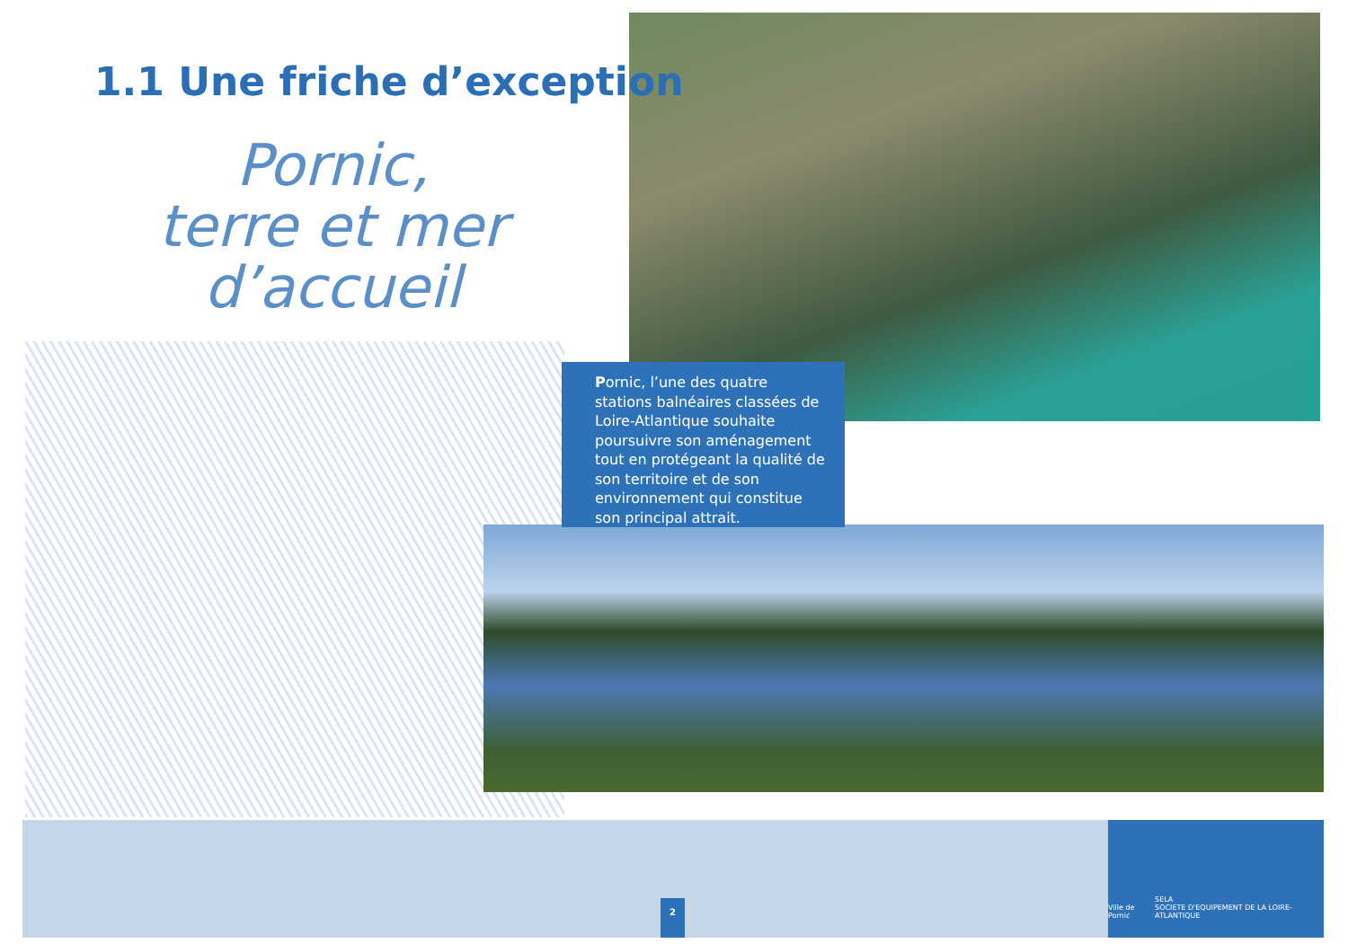1.1 Une friche d’exception
Pornic,
terre et mer d’accueil
Pornic, l’une des quatre stations balnéaires classées de Loire-Atlantique souhaite poursuivre son aménagement tout en protégeant la qualité de son territoire et de son environnement qui constitue son principal attrait.
2
Ville de Pornic SELA
SOCIETE D'EQUIPEMENT DE LA LOIRE-ATLANTIQUE